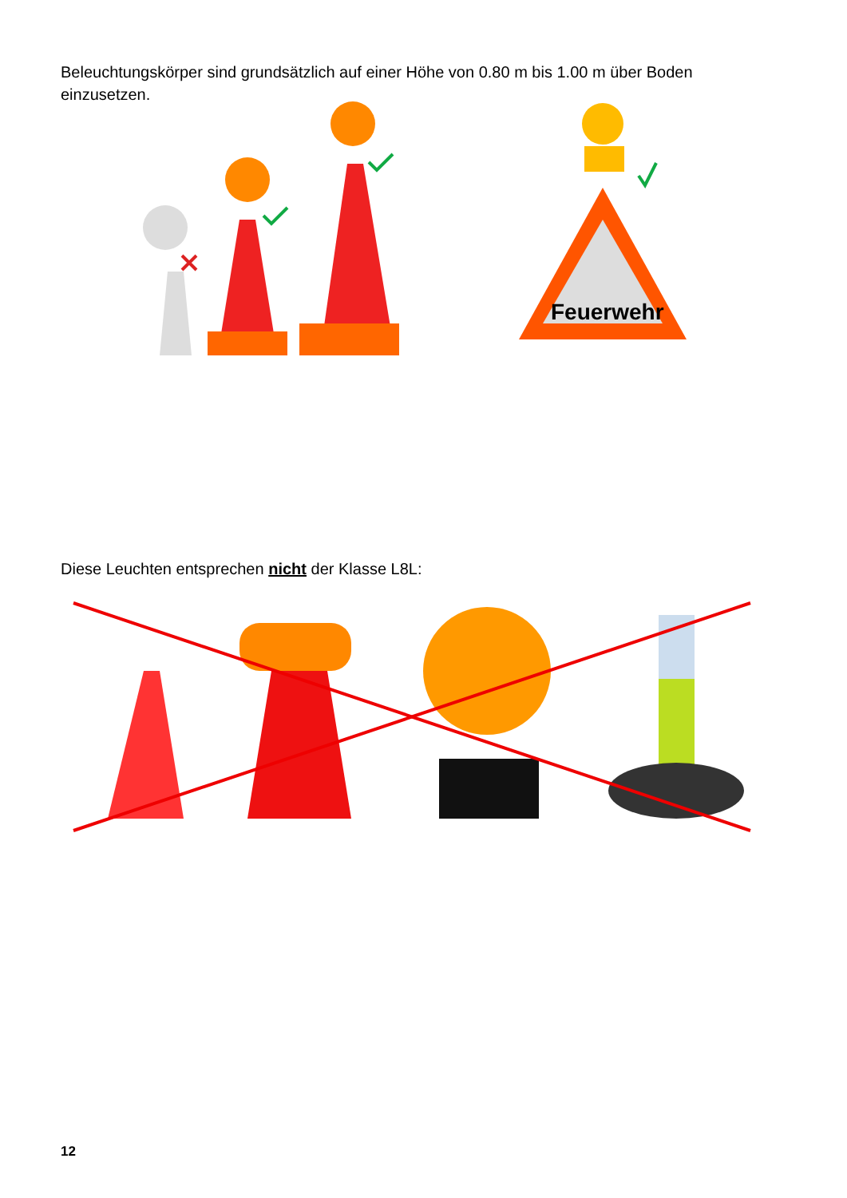Beleuchtungskörper sind grundsätzlich auf einer Höhe von 0.80 m bis 1.00 m über Boden einzusetzen.
Feuerwehr
Diese Leuchten entsprechen nicht der Klasse L8L:
12